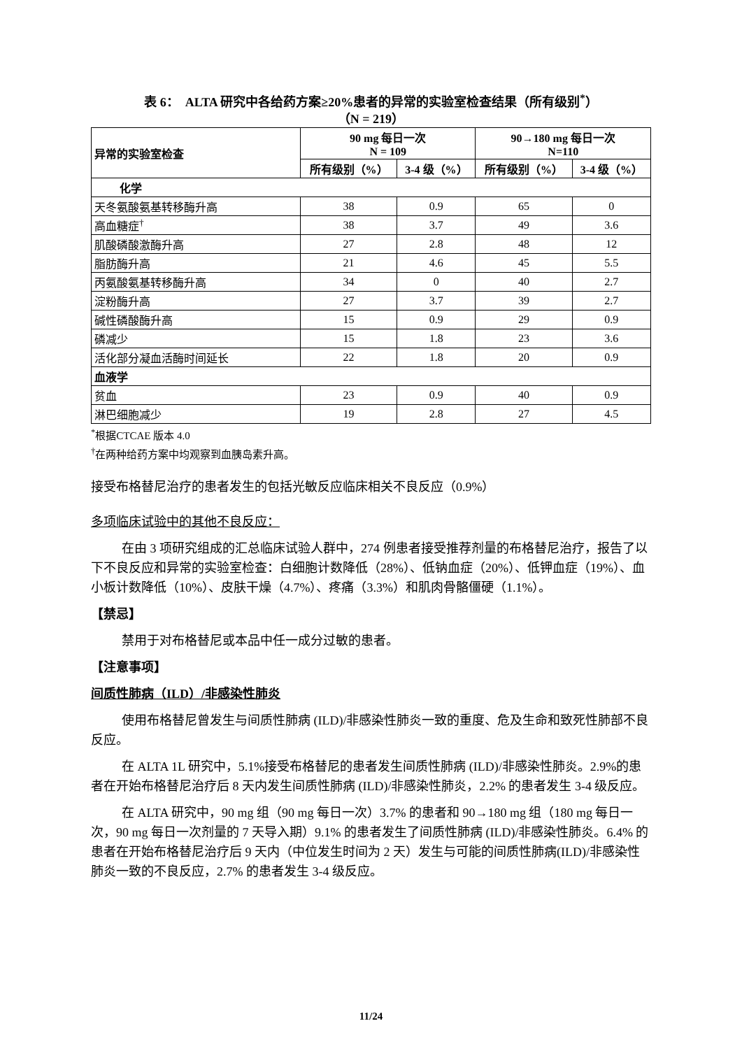表 6：　ALTA 研究中各给药方案≥20%患者的异常的实验室检查结果（所有级别<sup>*</sup>）
（N = 219）
| 异常的实验室检查 | 90 mg 每日一次 N = 109 | | 90→180 mg 每日一次 N=110 | |
| --- | --- | --- | --- | --- |
| | 所有级别（%） | 3-4 级（%） | 所有级别（%） | 3-4 级（%） |
| 化学 | | | | |
| 天冬氨酸氨基转移酶升高 | 38 | 0.9 | 65 | 0 |
| 高血糖症<sup>†</sup> | 38 | 3.7 | 49 | 3.6 |
| 肌酸磷酸激酶升高 | 27 | 2.8 | 48 | 12 |
| 脂肪酶升高 | 21 | 4.6 | 45 | 5.5 |
| 丙氨酸氨基转移酶升高 | 34 | 0 | 40 | 2.7 |
| 淀粉酶升高 | 27 | 3.7 | 39 | 2.7 |
| 碱性磷酸酶升高 | 15 | 0.9 | 29 | 0.9 |
| 磷减少 | 15 | 1.8 | 23 | 3.6 |
| 活化部分凝血活酶时间延长 | 22 | 1.8 | 20 | 0.9 |
| 血液学 | | | | |
| 贫血 | 23 | 0.9 | 40 | 0.9 |
| 淋巴细胞减少 | 19 | 2.8 | 27 | 4.5 |
<sup>*</sup> 根据CTCAE 版本 4.0
<sup>†</sup> 在两种给药方案中均观察到血胰岛素升高。
接受布格替尼治疗的患者发生的包括光敏反应临床相关不良反应（0.9%）
多项临床试验中的其他不良反应：
在由 3 项研究组成的汇总临床试验人群中，274 例患者接受推荐剂量的布格替尼治疗，报告了以下不良反应和异常的实验室检查：白细胞计数降低（28%）、低钠血症（20%）、低钾血症（19%）、血小板计数降低（10%）、皮肤干燥（4.7%）、疼痛（3.3%）和肌肉骨骼僵硬（1.1%）。
【禁忌】
禁用于对布格替尼或本品中任一成分过敏的患者。
【注意事项】
间质性肺病（ILD）/非感染性肺炎
使用布格替尼曾发生与间质性肺病 (ILD)/非感染性肺炎一致的重度、危及生命和致死性肺部不良反应。
在 ALTA 1L 研究中，5.1%接受布格替尼的患者发生间质性肺病 (ILD)/非感染性肺炎。2.9%的患者在开始布格替尼治疗后 8 天内发生间质性肺病 (ILD)/非感染性肺炎，2.2% 的患者发生 3-4 级反应。
在 ALTA 研究中，90 mg 组（90 mg 每日一次）3.7% 的患者和 90→180 mg 组（180 mg 每日一次，90 mg 每日一次剂量的 7 天导入期）9.1% 的患者发生了间质性肺病 (ILD)/非感染性肺炎。6.4% 的患者在开始布格替尼治疗后 9 天内（中位发生时间为 2 天）发生与可能的间质性肺病(ILD)/非感染性肺炎一致的不良反应，2.7% 的患者发生 3-4 级反应。
11/24